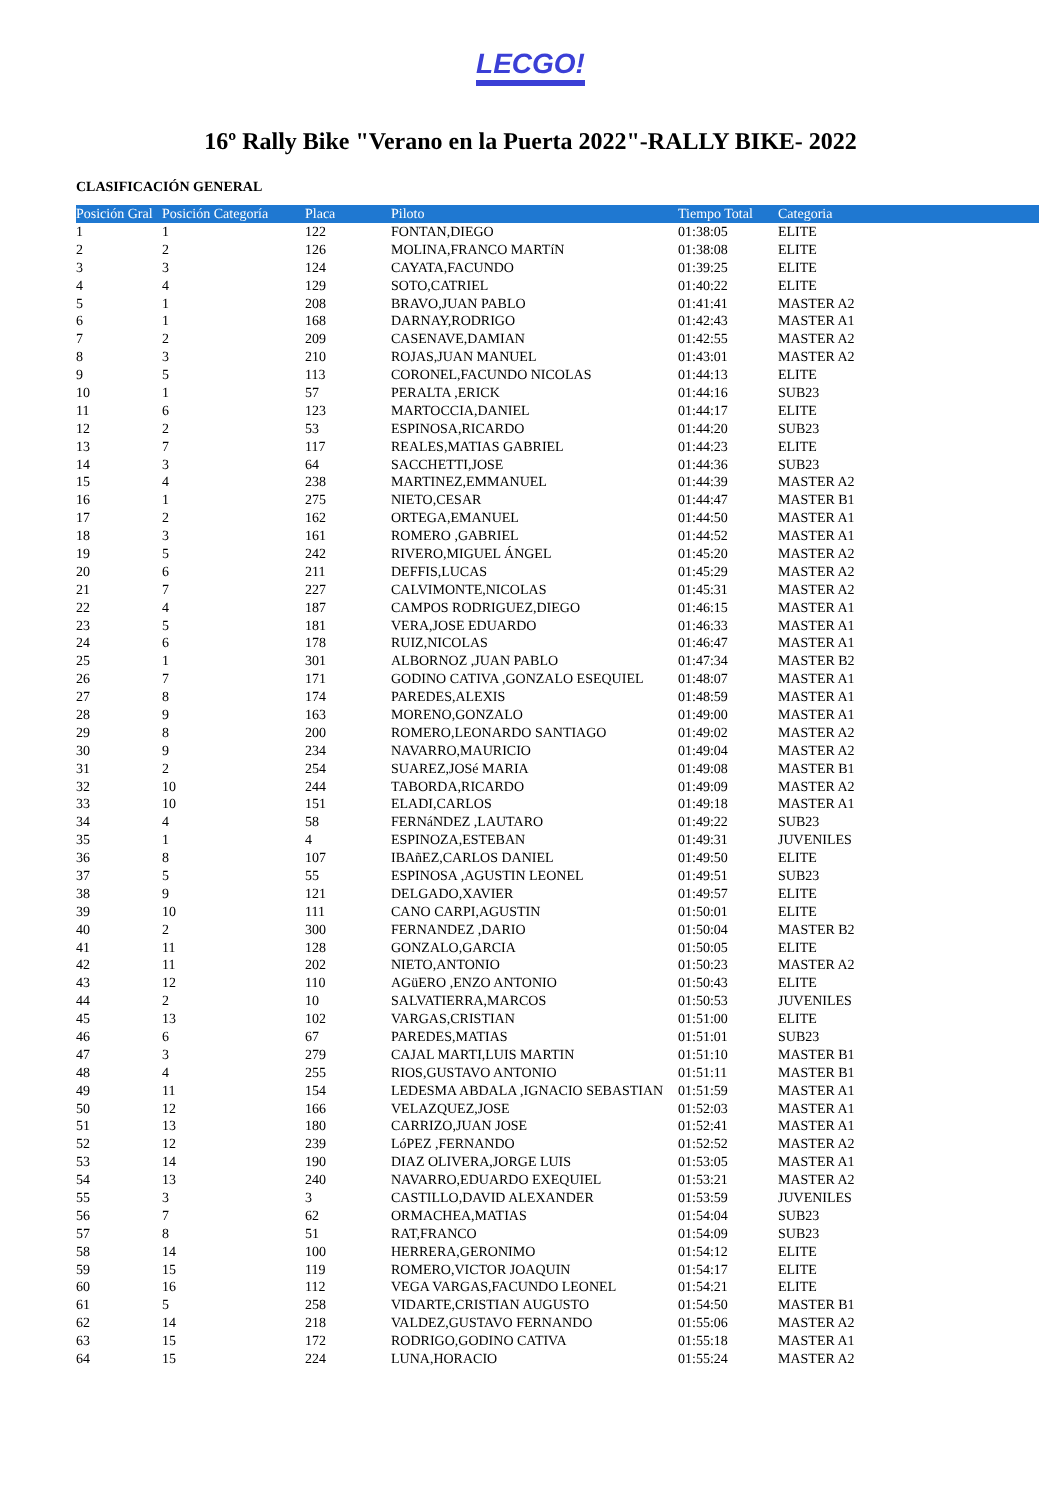LECGO!
16º Rally Bike "Verano en la Puerta 2022"-RALLY BIKE- 2022
CLASIFICACIÓN GENERAL
| Posición Gral | Posición Categoría | Placa | Piloto | Tiempo Total | Categoria |
| --- | --- | --- | --- | --- | --- |
| 1 | 1 | 122 | FONTAN,DIEGO | 01:38:05 | ELITE |
| 2 | 2 | 126 | MOLINA,FRANCO MARTíN | 01:38:08 | ELITE |
| 3 | 3 | 124 | CAYATA,FACUNDO | 01:39:25 | ELITE |
| 4 | 4 | 129 | SOTO,CATRIEL | 01:40:22 | ELITE |
| 5 | 1 | 208 | BRAVO,JUAN PABLO | 01:41:41 | MASTER A2 |
| 6 | 1 | 168 | DARNAY,RODRIGO | 01:42:43 | MASTER A1 |
| 7 | 2 | 209 | CASENAVE,DAMIAN | 01:42:55 | MASTER A2 |
| 8 | 3 | 210 | ROJAS,JUAN MANUEL | 01:43:01 | MASTER A2 |
| 9 | 5 | 113 | CORONEL,FACUNDO NICOLAS | 01:44:13 | ELITE |
| 10 | 1 | 57 | PERALTA ,ERICK | 01:44:16 | SUB23 |
| 11 | 6 | 123 | MARTOCCIA,DANIEL | 01:44:17 | ELITE |
| 12 | 2 | 53 | ESPINOSA,RICARDO | 01:44:20 | SUB23 |
| 13 | 7 | 117 | REALES,MATIAS GABRIEL | 01:44:23 | ELITE |
| 14 | 3 | 64 | SACCHETTI,JOSE | 01:44:36 | SUB23 |
| 15 | 4 | 238 | MARTINEZ,EMMANUEL | 01:44:39 | MASTER A2 |
| 16 | 1 | 275 | NIETO,CESAR | 01:44:47 | MASTER B1 |
| 17 | 2 | 162 | ORTEGA,EMANUEL | 01:44:50 | MASTER A1 |
| 18 | 3 | 161 | ROMERO ,GABRIEL | 01:44:52 | MASTER A1 |
| 19 | 5 | 242 | RIVERO,MIGUEL ÁNGEL | 01:45:20 | MASTER A2 |
| 20 | 6 | 211 | DEFFIS,LUCAS | 01:45:29 | MASTER A2 |
| 21 | 7 | 227 | CALVIMONTE,NICOLAS | 01:45:31 | MASTER A2 |
| 22 | 4 | 187 | CAMPOS RODRIGUEZ,DIEGO | 01:46:15 | MASTER A1 |
| 23 | 5 | 181 | VERA,JOSE EDUARDO | 01:46:33 | MASTER A1 |
| 24 | 6 | 178 | RUIZ,NICOLAS | 01:46:47 | MASTER A1 |
| 25 | 1 | 301 | ALBORNOZ ,JUAN PABLO | 01:47:34 | MASTER B2 |
| 26 | 7 | 171 | GODINO CATIVA ,GONZALO ESEQUIEL | 01:48:07 | MASTER A1 |
| 27 | 8 | 174 | PAREDES,ALEXIS | 01:48:59 | MASTER A1 |
| 28 | 9 | 163 | MORENO,GONZALO | 01:49:00 | MASTER A1 |
| 29 | 8 | 200 | ROMERO,LEONARDO SANTIAGO | 01:49:02 | MASTER A2 |
| 30 | 9 | 234 | NAVARRO,MAURICIO | 01:49:04 | MASTER A2 |
| 31 | 2 | 254 | SUAREZ,JOSé MARIA | 01:49:08 | MASTER B1 |
| 32 | 10 | 244 | TABORDA,RICARDO | 01:49:09 | MASTER A2 |
| 33 | 10 | 151 | ELADI,CARLOS | 01:49:18 | MASTER A1 |
| 34 | 4 | 58 | FERNáNDEZ ,LAUTARO | 01:49:22 | SUB23 |
| 35 | 1 | 4 | ESPINOZA,ESTEBAN | 01:49:31 | JUVENILES |
| 36 | 8 | 107 | IBAñEZ,CARLOS DANIEL | 01:49:50 | ELITE |
| 37 | 5 | 55 | ESPINOSA ,AGUSTIN LEONEL | 01:49:51 | SUB23 |
| 38 | 9 | 121 | DELGADO,XAVIER | 01:49:57 | ELITE |
| 39 | 10 | 111 | CANO CARPI,AGUSTIN | 01:50:01 | ELITE |
| 40 | 2 | 300 | FERNANDEZ ,DARIO | 01:50:04 | MASTER B2 |
| 41 | 11 | 128 | GONZALO,GARCIA | 01:50:05 | ELITE |
| 42 | 11 | 202 | NIETO,ANTONIO | 01:50:23 | MASTER A2 |
| 43 | 12 | 110 | AGüERO ,ENZO ANTONIO | 01:50:43 | ELITE |
| 44 | 2 | 10 | SALVATIERRA,MARCOS | 01:50:53 | JUVENILES |
| 45 | 13 | 102 | VARGAS,CRISTIAN | 01:51:00 | ELITE |
| 46 | 6 | 67 | PAREDES,MATIAS | 01:51:01 | SUB23 |
| 47 | 3 | 279 | CAJAL MARTI,LUIS MARTIN | 01:51:10 | MASTER B1 |
| 48 | 4 | 255 | RIOS,GUSTAVO ANTONIO | 01:51:11 | MASTER B1 |
| 49 | 11 | 154 | LEDESMA ABDALA ,IGNACIO SEBASTIAN | 01:51:59 | MASTER A1 |
| 50 | 12 | 166 | VELAZQUEZ,JOSE | 01:52:03 | MASTER A1 |
| 51 | 13 | 180 | CARRIZO,JUAN JOSE | 01:52:41 | MASTER A1 |
| 52 | 12 | 239 | LóPEZ ,FERNANDO | 01:52:52 | MASTER A2 |
| 53 | 14 | 190 | DIAZ OLIVERA,JORGE LUIS | 01:53:05 | MASTER A1 |
| 54 | 13 | 240 | NAVARRO,EDUARDO EXEQUIEL | 01:53:21 | MASTER A2 |
| 55 | 3 | 3 | CASTILLO,DAVID ALEXANDER | 01:53:59 | JUVENILES |
| 56 | 7 | 62 | ORMACHEA,MATIAS | 01:54:04 | SUB23 |
| 57 | 8 | 51 | RAT,FRANCO | 01:54:09 | SUB23 |
| 58 | 14 | 100 | HERRERA,GERONIMO | 01:54:12 | ELITE |
| 59 | 15 | 119 | ROMERO,VICTOR JOAQUIN | 01:54:17 | ELITE |
| 60 | 16 | 112 | VEGA VARGAS,FACUNDO LEONEL | 01:54:21 | ELITE |
| 61 | 5 | 258 | VIDARTE,CRISTIAN AUGUSTO | 01:54:50 | MASTER B1 |
| 62 | 14 | 218 | VALDEZ,GUSTAVO FERNANDO | 01:55:06 | MASTER A2 |
| 63 | 15 | 172 | RODRIGO,GODINO CATIVA | 01:55:18 | MASTER A1 |
| 64 | 15 | 224 | LUNA,HORACIO | 01:55:24 | MASTER A2 |